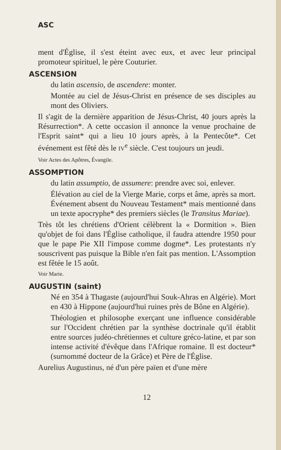ASC
ment d'Église, il s'est éteint avec eux, et avec leur principal promoteur spirituel, le père Couturier.
ASCENSION
du latin ascensio, de ascendere: monter.
Montée au ciel de Jésus-Christ en présence de ses disciples au mont des Oliviers.
Il s'agit de la dernière apparition de Jésus-Christ, 40 jours après la Résurrection*. A cette occasion il annonce la venue prochaine de l'Esprit saint* qui a lieu 10 jours après, à la Pentecôte*. Cet événement est fêté dès le IV<sup>e</sup> siècle. C'est toujours un jeudi.
Voir Actes des Apôtres, Évangile.
ASSOMPTION
du latin assumptio, de assumere: prendre avec soi, enlever.
Élévation au ciel de la Vierge Marie, corps et âme, après sa mort. Événement absent du Nouveau Testament* mais mentionné dans un texte apocryphe* des premiers siècles (le Transitus Mariae).
Très tôt les chrétiens d'Orient célèbrent la « Dormition ». Bien qu'objet de foi dans l'Église catholique, il faudra attendre 1950 pour que le pape Pie XII l'impose comme dogme*. Les protestants n'y souscrivent pas puisque la Bible n'en fait pas mention. L'Assomption est fêtée le 15 août.
Voir Marie.
AUGUSTIN (saint)
Né en 354 à Thagaste (aujourd'hui Souk-Ahras en Algérie). Mort en 430 à Hippone (aujourd'hui ruines près de Bône en Algérie).
Théologien et philosophe exerçant une influence considérable sur l'Occident chrétien par la synthèse doctrinale qu'il établit entre sources judéo-chrétiennes et culture gréco-latine, et par son intense activité d'évêque dans l'Afrique romaine. Il est docteur* (surnommé docteur de la Grâce) et Père de l'Église.
Aurelius Augustinus, né d'un père païen et d'une mère
12